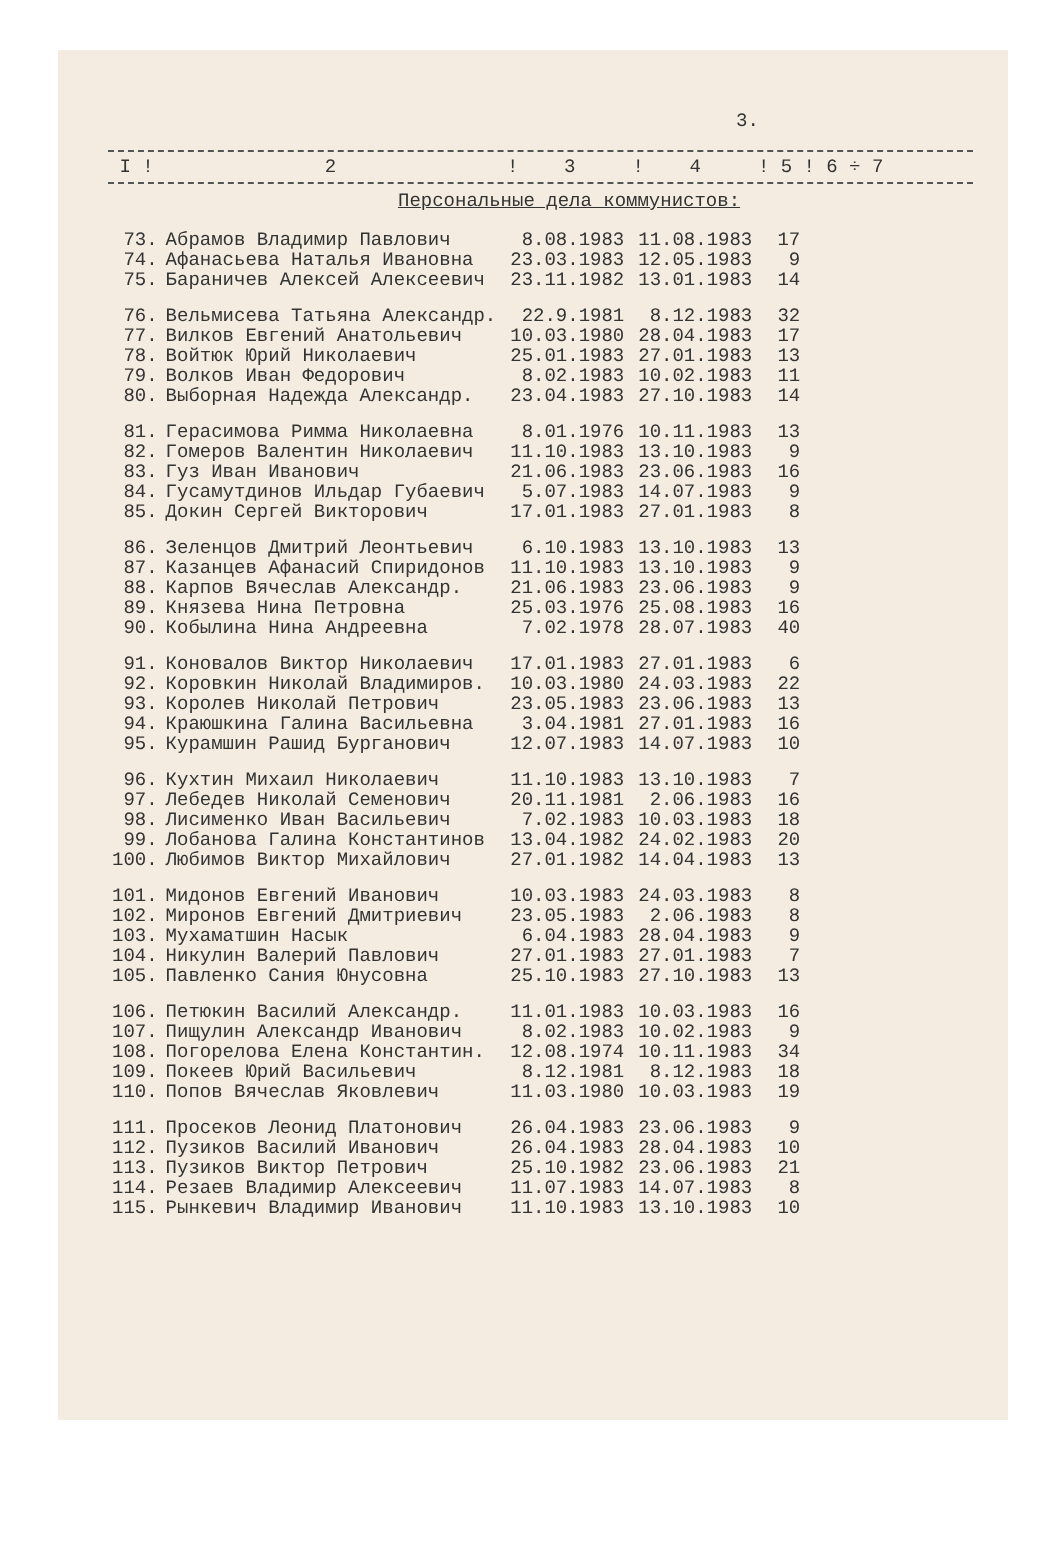3.
I ! 2 ! 3 ! 4 ! 5 ! 6 ÷ 7
Персональные дела коммунистов:
| 73. | Абрамов Владимир Павлович | 8.08.1983 | 11.08.1983 | 17 |
| 74. | Афанасьева Наталья Ивановна | 23.03.1983 | 12.05.1983 | 9 |
| 75. | Бараничев Алексей Алексеевич | 23.11.1982 | 13.01.1983 | 14 |
| 76. | Вельмисева Татьяна Александр. | 22.9.1981 | 8.12.1983 | 32 |
| 77. | Вилков Евгений Анатольевич | 10.03.1980 | 28.04.1983 | 17 |
| 78. | Войтюк Юрий Николаевич | 25.01.1983 | 27.01.1983 | 13 |
| 79. | Волков Иван Федорович | 8.02.1983 | 10.02.1983 | 11 |
| 80. | Выборная Надежда Александр. | 23.04.1983 | 27.10.1983 | 14 |
| 81. | Герасимова Римма Николаевна | 8.01.1976 | 10.11.1983 | 13 |
| 82. | Гомеров Валентин Николаевич | 11.10.1983 | 13.10.1983 | 9 |
| 83. | Гуз Иван Иванович | 21.06.1983 | 23.06.1983 | 16 |
| 84. | Гусамутдинов Ильдар Губаевич | 5.07.1983 | 14.07.1983 | 9 |
| 85. | Докин Сергей Викторович | 17.01.1983 | 27.01.1983 | 8 |
| 86. | Зеленцов Дмитрий Леонтьевич | 6.10.1983 | 13.10.1983 | 13 |
| 87. | Казанцев Афанасий Спиридонов | 11.10.1983 | 13.10.1983 | 9 |
| 88. | Карпов Вячеслав Александр. | 21.06.1983 | 23.06.1983 | 9 |
| 89. | Князева Нина Петровна | 25.03.1976 | 25.08.1983 | 16 |
| 90. | Кобылина Нина Андреевна | 7.02.1978 | 28.07.1983 | 40 |
| 91. | Коновалов Виктор Николаевич | 17.01.1983 | 27.01.1983 | 6 |
| 92. | Коровкин Николай Владимиров. | 10.03.1980 | 24.03.1983 | 22 |
| 93. | Королев Николай Петрович | 23.05.1983 | 23.06.1983 | 13 |
| 94. | Краюшкина Галина Васильевна | 3.04.1981 | 27.01.1983 | 16 |
| 95. | Курамшин Рашид Бурганович | 12.07.1983 | 14.07.1983 | 10 |
| 96. | Кухтин Михаил Николаевич | 11.10.1983 | 13.10.1983 | 7 |
| 97. | Лебедев Николай Семенович | 20.11.1981 | 2.06.1983 | 16 |
| 98. | Лисименко Иван Васильевич | 7.02.1983 | 10.03.1983 | 18 |
| 99. | Лобанова Галина Константинов | 13.04.1982 | 24.02.1983 | 20 |
| 100. | Любимов Виктор Михайлович | 27.01.1982 | 14.04.1983 | 13 |
| 101. | Мидонов Евгений Иванович | 10.03.1983 | 24.03.1983 | 8 |
| 102. | Миронов Евгений Дмитриевич | 23.05.1983 | 2.06.1983 | 8 |
| 103. | Мухаматшин Насык | 6.04.1983 | 28.04.1983 | 9 |
| 104. | Никулин Валерий Павлович | 27.01.1983 | 27.01.1983 | 7 |
| 105. | Павленко Сания Юнусовна | 25.10.1983 | 27.10.1983 | 13 |
| 106. | Петюкин Василий Александр. | 11.01.1983 | 10.03.1983 | 16 |
| 107. | Пищулин Александр Иванович | 8.02.1983 | 10.02.1983 | 9 |
| 108. | Погорелова Елена Константин. | 12.08.1974 | 10.11.1983 | 34 |
| 109. | Покеев Юрий Васильевич | 8.12.1981 | 8.12.1983 | 18 |
| 110. | Попов Вячеслав Яковлевич | 11.03.1980 | 10.03.1983 | 19 |
| 111. | Просеков Леонид Платонович | 26.04.1983 | 23.06.1983 | 9 |
| 112. | Пузиков Василий Иванович | 26.04.1983 | 28.04.1983 | 10 |
| 113. | Пузиков Виктор Петрович | 25.10.1982 | 23.06.1983 | 21 |
| 114. | Резаев Владимир Алексеевич | 11.07.1983 | 14.07.1983 | 8 |
| 115. | Рынкевич Владимир Иванович | 11.10.1983 | 13.10.1983 | 10 |